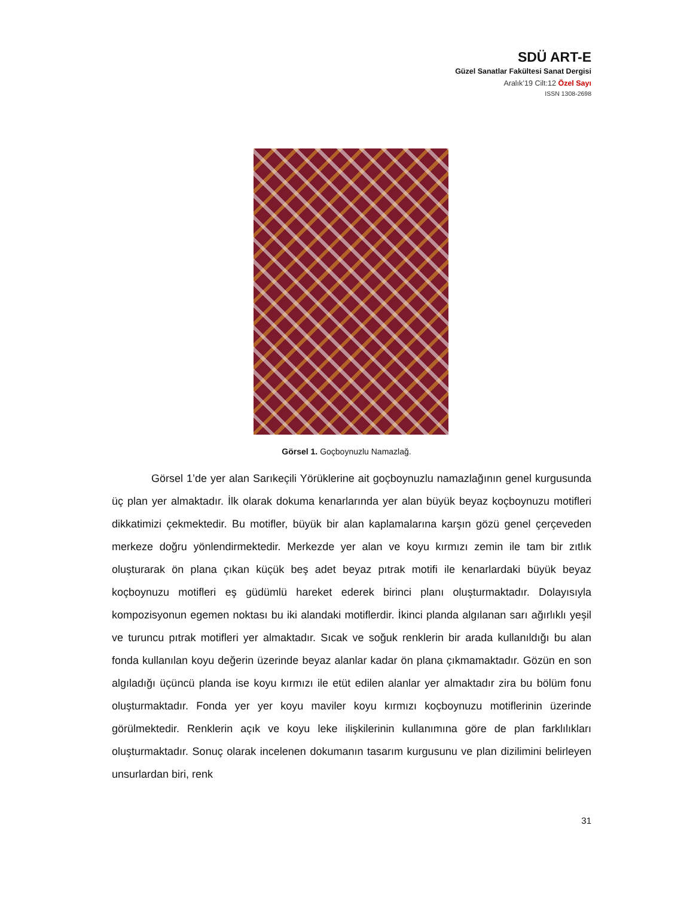SDÜ ART-E
Güzel Sanatlar Fakültesi Sanat Dergisi
Aralık’19 Cilt:12 Özel Sayı
ISSN 1308-2698
Görsel 1. Goçboynuzlu Namazlağ.
Görsel 1’de yer alan Sarıkeçili Yörüklerine ait goçboynuzlu namazlağının genel kurgusunda üç plan yer almaktadır. İlk olarak dokuma kenarlarında yer alan büyük beyaz koçboynuzu motifleri dikkatimizi çekmektedir. Bu motifler, büyük bir alan kaplamalarına karşın gözü genel çerçeveden merkeze doğru yönlendirmektedir. Merkezde yer alan ve koyu kırmızı zemin ile tam bir zıtlık oluşturarak ön plana çıkan küçük beş adet beyaz pıtrak motifi ile kenarlardaki büyük beyaz koçboynuzu motifleri eş güdümlü hareket ederek birinci planı oluşturmaktadır. Dolayısıyla kompozisyonun egemen noktası bu iki alandaki motiflerdir. İkinci planda algılanan sarı ağırlıklı yeşil ve turuncu pıtrak motifleri yer almaktadır. Sıcak ve soğuk renklerin bir arada kullanıldığı bu alan fonda kullanılan koyu değerin üzerinde beyaz alanlar kadar ön plana çıkmamaktadır. Gözün en son algıladığı üçüncü planda ise koyu kırmızı ile etüt edilen alanlar yer almaktadır zira bu bölüm fonu oluşturmaktadır. Fonda yer yer koyu maviler koyu kırmızı koçboynuzu motiflerinin üzerinde görülmektedir. Renklerin açık ve koyu leke ilişkilerinin kullanımına göre de plan farklılıkları oluşturmaktadır. Sonuç olarak incelenen dokumanın tasarım kurgusunu ve plan dizilimini belirleyen unsurlardan biri, renk
31